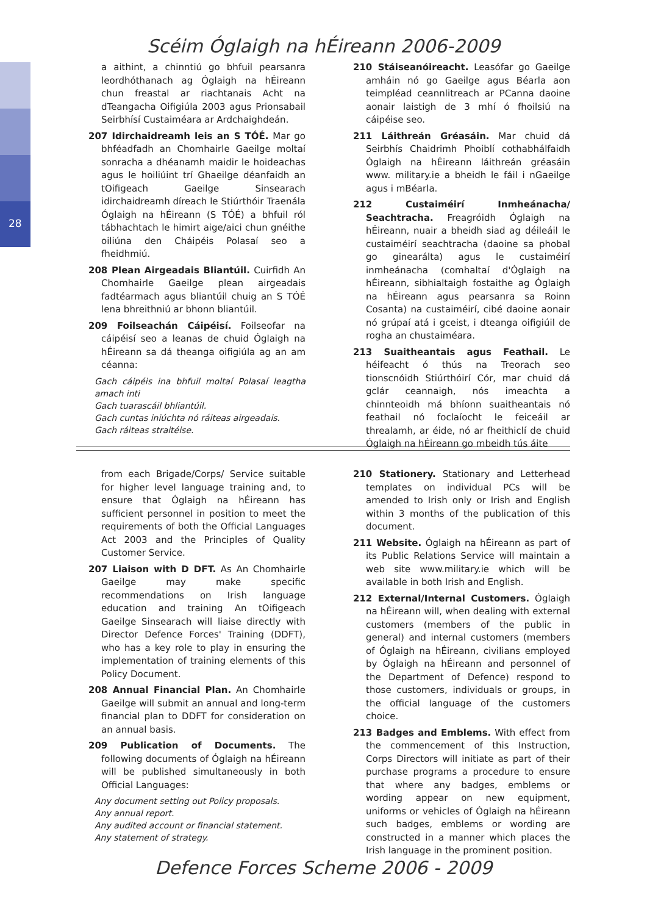Scéim Óglaigh na hÉireann 2006-2009
28
a aithint, a chinntiú go bhfuil pearsanra leordhóthanach ag Óglaigh na hÉireann chun freastal ar riachtanais Acht na dTeangacha Oifigiúla 2003 agus Prionsabail Seirbhísí Custaiméara ar Ardchaighdeán.
207 Idirchaidreamh leis an S TÓÉ. Mar go bhféadfadh an Chomhairle Gaeilge moltaí sonracha a dhéanamh maidir le hoideachas agus le hoiliúint trí Ghaeilge déanfaidh an tOifigeach Gaeilge Sinsearach idirchaidreamh díreach le Stiúrthóir Traenála Óglaigh na hÉireann (S TÓÉ) a bhfuil ról tábhachtach le himirt aige/aici chun gnéithe oiliúna den Cháipéis Polasaí seo a fheidhmiú.
208 Plean Airgeadais Bliantúil. Cuirfidh An Chomhairle Gaeilge plean airgeadais fadtéarmach agus bliantúil chuig an S TÓÉ lena bhreithniú ar bhonn bliantúil.
209 Foilseachán Cáipéisí. Foilseofar na cáipéisí seo a leanas de chuid Óglaigh na hÉireann sa dá theanga oifigiúla ag an am céanna:
Gach cáipéis ina bhfuil moltaí Polasaí leagtha amach inti
Gach tuarascáil bhliantúil.
Gach cuntas iniúchta nó ráiteas airgeadais.
Gach ráiteas straitéise.
210 Stáiseanóireacht. Leasófar go Gaeilge amháin nó go Gaeilge agus Béarla aon teimpléad ceannlitreach ar PCanna daoine aonair laistigh de 3 mhí ó fhoilsiú na cáipéise seo.
211 Láithreán Gréasáin. Mar chuid dá Seirbhís Chaidrimh Phoiblí cothabhálfaidh Óglaigh na hÉireann láithreán gréasáin www. military.ie a bheidh le fáil i nGaeilge agus i mBéarla.
212 Custaiméirí Inmheánacha/ Seachtracha. Freagróidh Óglaigh na hÉireann, nuair a bheidh siad ag déileáil le custaiméirí seachtracha (daoine sa phobal go ginearálta) agus le custaiméirí inmheánacha (comhaltaí d'Óglaigh na hÉireann, sibhialtaigh fostaithe ag Óglaigh na hÉireann agus pearsanra sa Roinn Cosanta) na custaiméirí, cibé daoine aonair nó grúpaí atá i gceist, i dteanga oifigiúil de rogha an chustaiméara.
213 Suaitheantais agus Feathail. Le héifeacht ó thús na Treorach seo tionscnóidh Stiúrthóirí Cór, mar chuid dá gclár ceannaigh, nós imeachta a chinnteoidh má bhíonn suaitheantais nó feathail nó foclaíocht le feiceáil ar threalamh, ar éide, nó ar fheithiclí de chuid Óglaigh na hÉireann go mbeidh tús áite
from each Brigade/Corps/ Service suitable for higher level language training and, to ensure that Óglaigh na hÉireann has sufficient personnel in position to meet the requirements of both the Official Languages Act 2003 and the Principles of Quality Customer Service.
207 Liaison with D DFT. As An Chomhairle Gaeilge may make specific recommendations on Irish language education and training An tOifigeach Gaeilge Sinsearach will liaise directly with Director Defence Forces' Training (DDFT), who has a key role to play in ensuring the implementation of training elements of this Policy Document.
208 Annual Financial Plan. An Chomhairle Gaeilge will submit an annual and long-term financial plan to DDFT for consideration on an annual basis.
209 Publication of Documents. The following documents of Óglaigh na hÉireann will be published simultaneously in both Official Languages:
Any document setting out Policy proposals.
Any annual report.
Any audited account or financial statement.
Any statement of strategy.
210 Stationery. Stationary and Letterhead templates on individual PCs will be amended to Irish only or Irish and English within 3 months of the publication of this document.
211 Website. Óglaigh na hÉireann as part of its Public Relations Service will maintain a web site www.military.ie which will be available in both Irish and English.
212 External/Internal Customers. Óglaigh na hÉireann will, when dealing with external customers (members of the public in general) and internal customers (members of Óglaigh na hÉireann, civilians employed by Óglaigh na hÉireann and personnel of the Department of Defence) respond to those customers, individuals or groups, in the official language of the customers choice.
213 Badges and Emblems. With effect from the commencement of this Instruction, Corps Directors will initiate as part of their purchase programs a procedure to ensure that where any badges, emblems or wording appear on new equipment, uniforms or vehicles of Óglaigh na hÉireann such badges, emblems or wording are constructed in a manner which places the Irish language in the prominent position.
Defence Forces Scheme 2006 - 2009